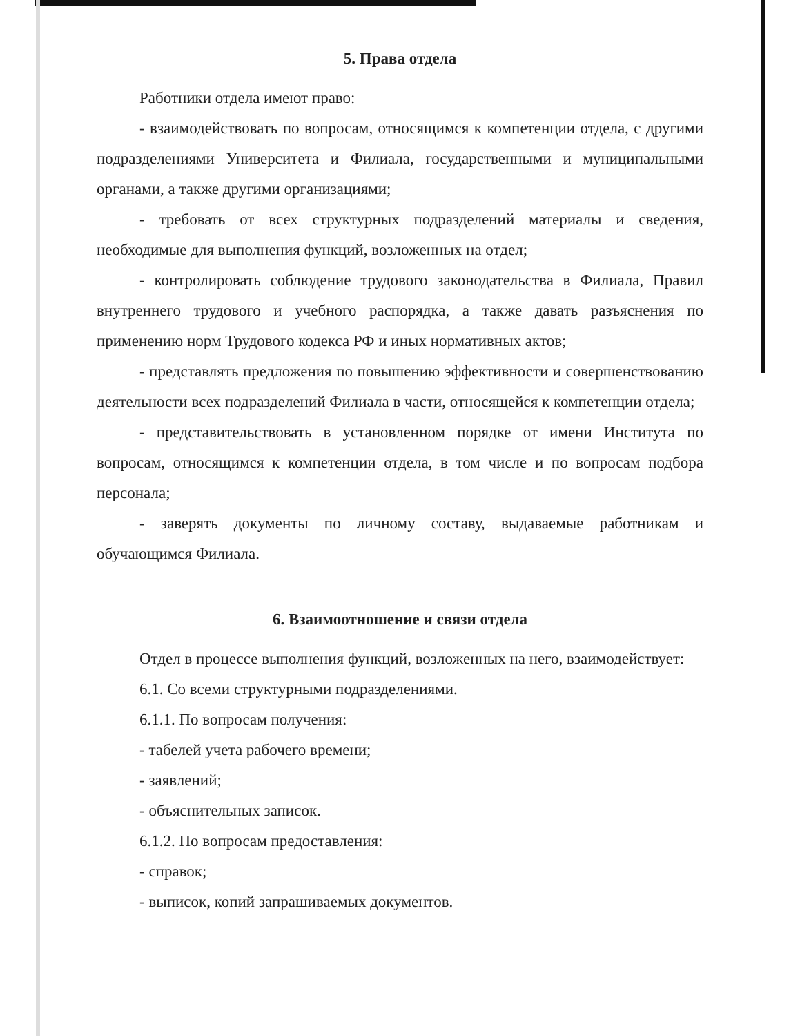5. Права отдела
Работники отдела имеют право:
- взаимодействовать по вопросам, относящимся к компетенции отдела, с другими подразделениями Университета и Филиала, государственными и муниципальными органами, а также другими организациями;
- требовать от всех структурных подразделений материалы и сведения, необходимые для выполнения функций, возложенных на отдел;
- контролировать соблюдение трудового законодательства в Филиала, Правил внутреннего трудового и учебного распорядка, а также давать разъяснения по применению норм Трудового кодекса РФ и иных нормативных актов;
- представлять предложения по повышению эффективности и совершенствованию деятельности всех подразделений Филиала в части, относящейся к компетенции отдела;
- представительствовать в установленном порядке от имени Института по вопросам, относящимся к компетенции отдела, в том числе и по вопросам подбора персонала;
- заверять документы по личному составу, выдаваемые работникам и обучающимся Филиала.
6. Взаимоотношение и связи отдела
Отдел в процессе выполнения функций, возложенных на него, взаимодействует:
6.1. Со всеми структурными подразделениями.
6.1.1. По вопросам получения:
- табелей учета рабочего времени;
- заявлений;
- объяснительных записок.
6.1.2. По вопросам предоставления:
- справок;
- выписок, копий запрашиваемых документов.